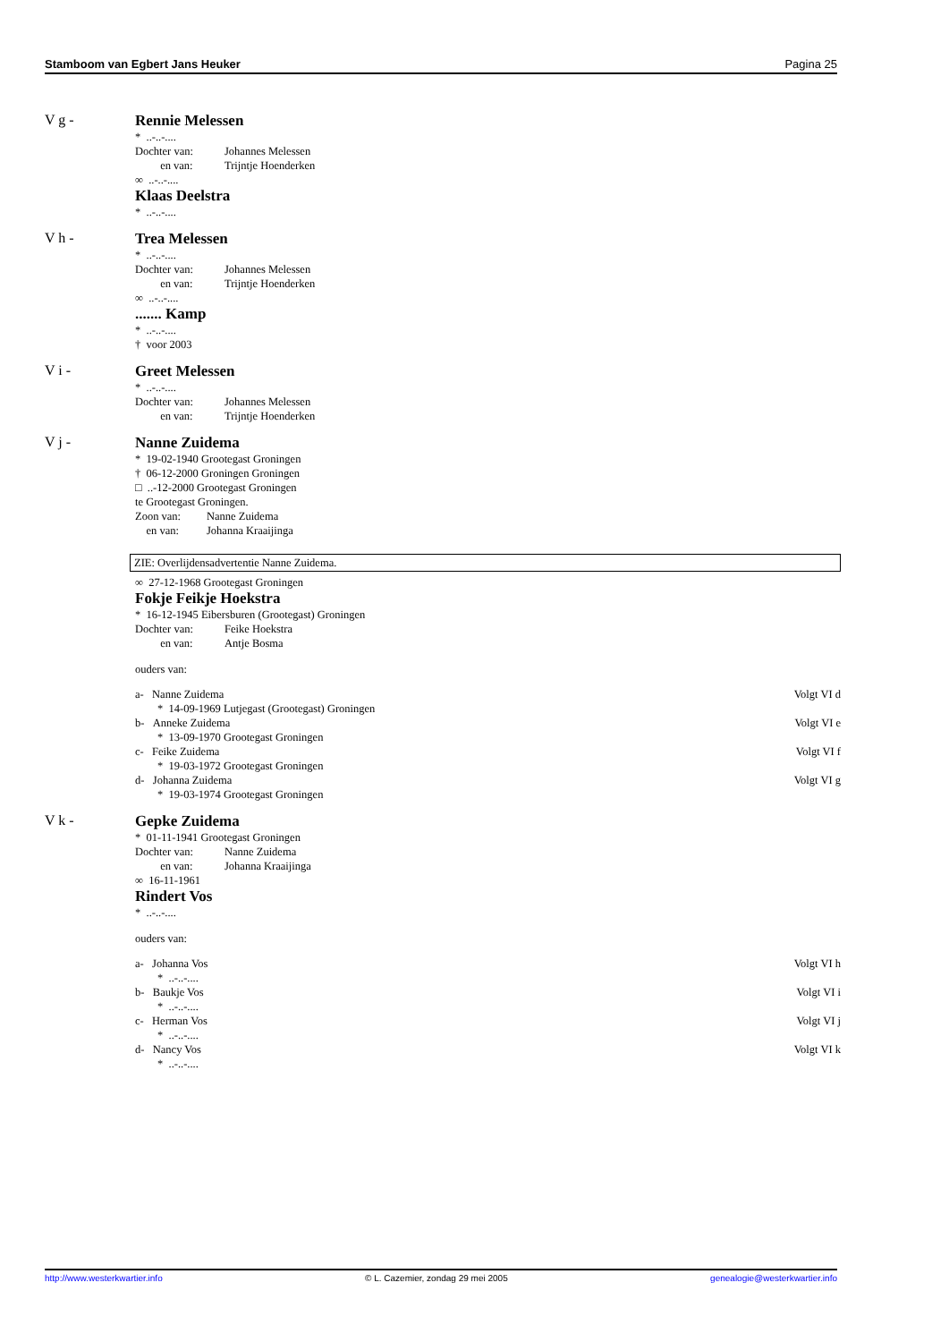Stamboom van Egbert Jans Heuker Pagina 25
V g -
Rennie Melessen
* ..-..-....
Dochter van: Johannes Melessen
en van: Trijntje Hoenderken
∞ ..-..-....
Klaas Deelstra
* ..-..-....
V h -
Trea Melessen
* ..-..-....
Dochter van: Johannes Melessen
en van: Trijntje Hoenderken
∞ ..-..-....
....... Kamp
* ..-..-....
† voor 2003
V i -
Greet Melessen
* ..-..-....
Dochter van: Johannes Melessen
en van: Trijntje Hoenderken
V j -
Nanne Zuidema
* 19-02-1940 Grootegast Groningen
† 06-12-2000 Groningen Groningen
□ ..-12-2000 Grootegast Groningen
te Grootegast Groningen.
Zoon van: Nanne Zuidema
en van: Johanna Kraaijinga
ZIE: Overlijdensadvertentie Nanne Zuidema.
∞ 27-12-1968 Grootegast Groningen
Fokje Feikje Hoekstra
* 16-12-1945 Eibersburen (Grootegast) Groningen
Dochter van: Feike Hoekstra
en van: Antje Bosma
ouders van:
a- Nanne Zuidema Volgt VI d
* 14-09-1969 Lutjegast (Grootegast) Groningen
b- Anneke Zuidema Volgt VI e
* 13-09-1970 Grootegast Groningen
c- Feike Zuidema Volgt VI f
* 19-03-1972 Grootegast Groningen
d- Johanna Zuidema Volgt VI g
* 19-03-1974 Grootegast Groningen
V k -
Gepke Zuidema
* 01-11-1941 Grootegast Groningen
Dochter van: Nanne Zuidema
en van: Johanna Kraaijinga
∞ 16-11-1961
Rindert Vos
* ..-..-....
ouders van:
a- Johanna Vos Volgt VI h
* ..-..-....
b- Baukje Vos Volgt VI i
* ..-..-....
c- Herman Vos Volgt VI j
* ..-..-....
d- Nancy Vos Volgt VI k
* ..-..-....
http://www.westerkwartier.info © L. Cazemier, zondag 29 mei 2005 genealogie@westerkwartier.info